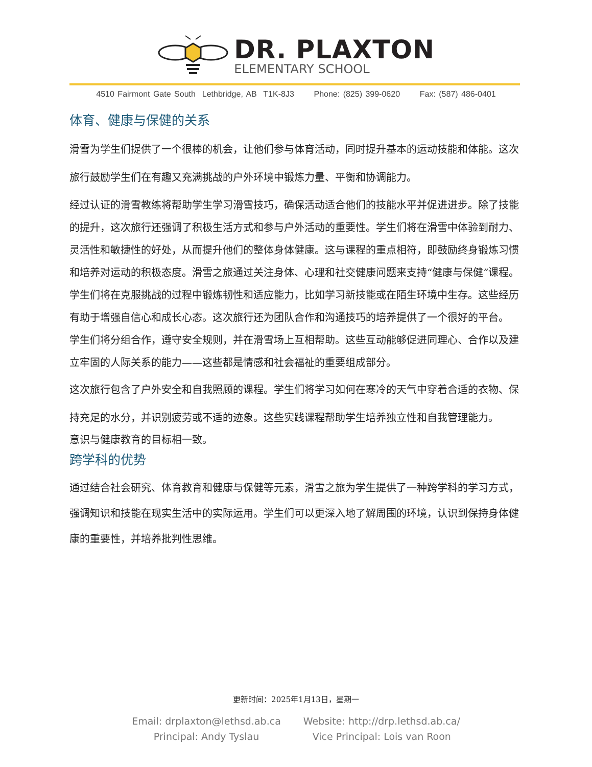DR. PLAXTON
ELEMENTARY SCHOOL
4510 Fairmont Gate South Lethbridge, AB T1K-8J3 Phone: (825) 399-0620 Fax: (587) 486-0401
体育、健康与保健的关系
滑雪为学生们提供了一个很棒的机会，让他们参与体育活动，同时提升基本的运动技能和体能。这次旅行鼓励学生们在有趣又充满挑战的户外环境中锻炼力量、平衡和协调能力。
经过认证的滑雪教练将帮助学生学习滑雪技巧，确保活动适合他们的技能水平并促进进步。除了技能的提升，这次旅行还强调了积极生活方式和参与户外活动的重要性。学生们将在滑雪中体验到耐力、灵活性和敏捷性的好处，从而提升他们的整体身体健康。这与课程的重点相符，即鼓励终身锻炼习惯和培养对运动的积极态度。滑雪之旅通过关注身体、心理和社交健康问题来支持“健康与保健”课程。学生们将在克服挑战的过程中锻炼韧性和适应能力，比如学习新技能或在陌生环境中生存。这些经历有助于增强自信心和成长心态。这次旅行还为团队合作和沟通技巧的培养提供了一个很好的平台。
学生们将分组合作，遵守安全规则，并在滑雪场上互相帮助。这些互动能够促进同理心、合作以及建立牢固的人际关系的能力——这些都是情感和社会福祉的重要组成部分。
这次旅行包含了户外安全和自我照顾的课程。学生们将学习如何在寒冷的天气中穿着合适的衣物、保持充足的水分，并识别疲劳或不适的迹象。这些实践课程帮助学生培养独立性和自我管理能力。
意识与健康教育的目标相一致。
跨学科的优势
通过结合社会研究、体育教育和健康与保健等元素，滑雪之旅为学生提供了一种跨学科的学习方式，强调知识和技能在现实生活中的实际运用。学生们可以更深入地了解周围的环境，认识到保持身体健康的重要性，并培养批判性思维。
更新时间：2025年1月13日，星期一
Email: drplaxton@lethsd.ab.ca
Principal: Andy Tyslau
Website: http://drp.lethsd.ab.ca/
Vice Principal: Lois van Roon